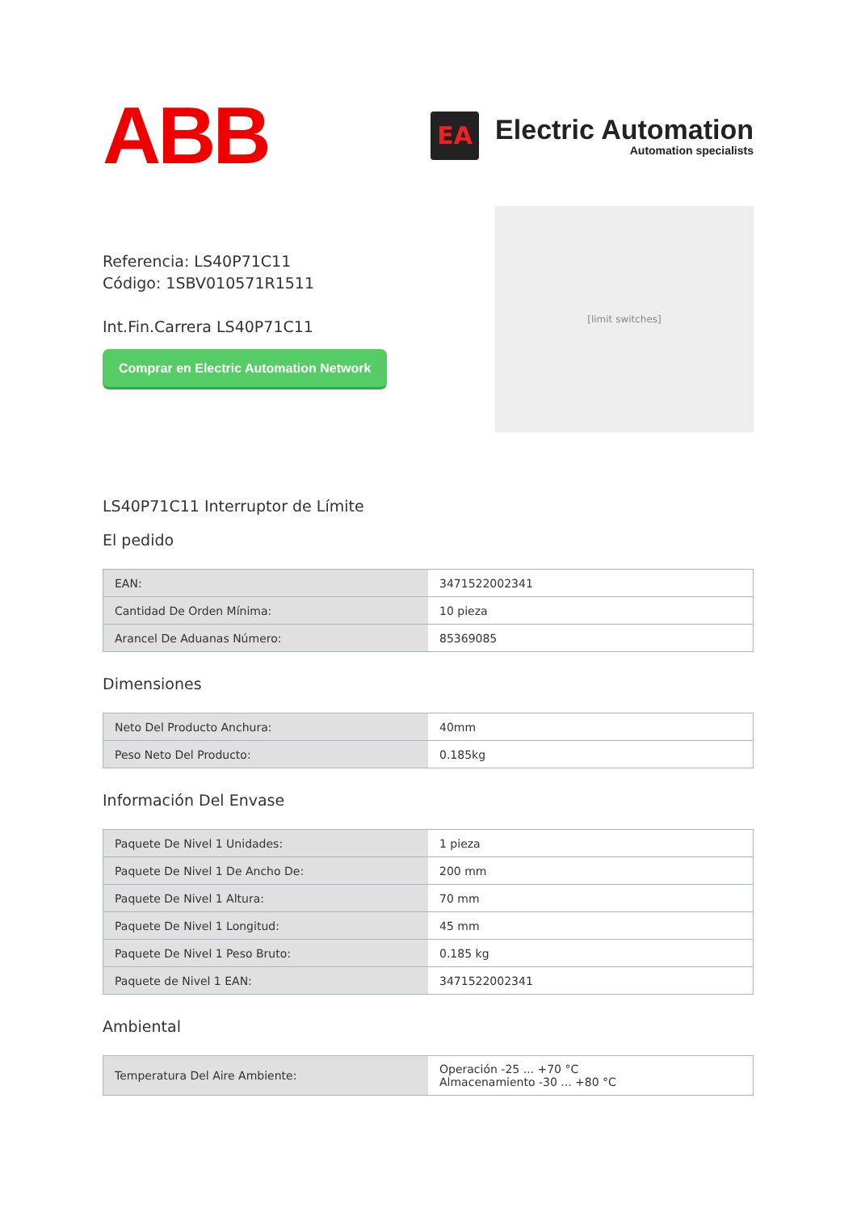ABB
EA
Electric Automation
Automation specialists
Referencia: LS40P71C11
Código: 1SBV010571R1511
Int.Fin.Carrera LS40P71C11
Comprar en Electric Automation Network
[limit switches]
LS40P71C11 Interruptor de Límite
El pedido
| EAN: | 3471522002341 |
| Cantidad De Orden Mínima: | 10 pieza |
| Arancel De Aduanas Número: | 85369085 |
Dimensiones
| Neto Del Producto Anchura: | 40mm |
| Peso Neto Del Producto: | 0.185kg |
Información Del Envase
| Paquete De Nivel 1 Unidades: | 1 pieza |
| Paquete De Nivel 1 De Ancho De: | 200 mm |
| Paquete De Nivel 1 Altura: | 70 mm |
| Paquete De Nivel 1 Longitud: | 45 mm |
| Paquete De Nivel 1 Peso Bruto: | 0.185 kg |
| Paquete de Nivel 1 EAN: | 3471522002341 |
Ambiental
| Temperatura Del Aire Ambiente: | Operación -25 ... +70 °C Almacenamiento -30 ... +80 °C |